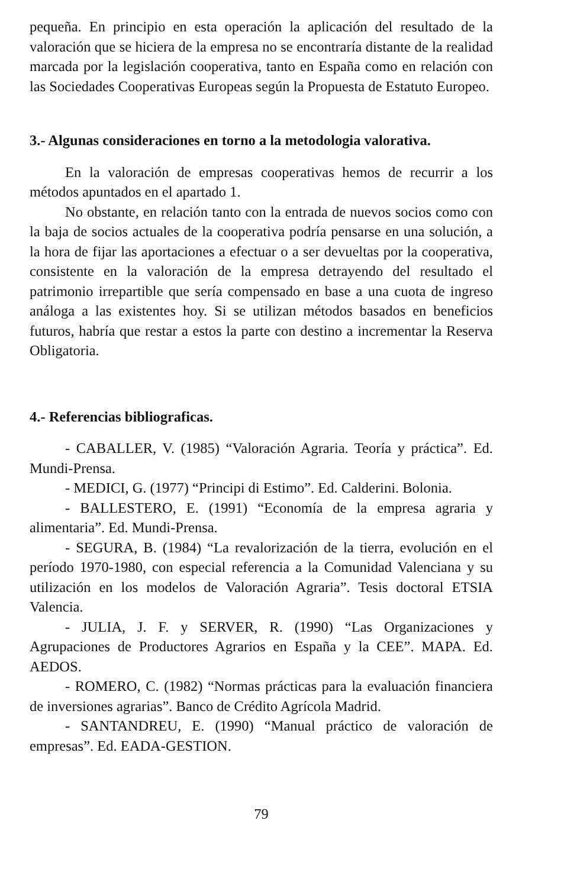pequeña. En principio en esta operación la aplicación del resultado de la valoración que se hiciera de la empresa no se encontraría distante de la realidad marcada por la legislación cooperativa, tanto en España como en relación con las Sociedades Cooperativas Europeas según la Propuesta de Estatuto Europeo.
3.- Algunas consideraciones en torno a la metodologia valorativa.
En la valoración de empresas cooperativas hemos de recurrir a los métodos apuntados en el apartado 1.
No obstante, en relación tanto con la entrada de nuevos socios como con la baja de socios actuales de la cooperativa podría pensarse en una solución, a la hora de fijar las aportaciones a efectuar o a ser devueltas por la cooperativa, consistente en la valoración de la empresa detrayendo del resultado el patrimonio irrepartible que sería compensado en base a una cuota de ingreso análoga a las existentes hoy. Si se utilizan métodos basados en beneficios futuros, habría que restar a estos la parte con destino a incrementar la Reserva Obligatoria.
4.- Referencias bibliograficas.
- CABALLER, V. (1985) “Valoración Agraria. Teoría y práctica”. Ed. Mundi-Prensa.
- MEDICI, G. (1977) “Principi di Estimo”. Ed. Calderini. Bolonia.
- BALLESTERO, E. (1991) “Economía de la empresa agraria y alimentaria”. Ed. Mundi-Prensa.
- SEGURA, B. (1984) “La revalorización de la tierra, evolución en el período 1970-1980, con especial referencia a la Comunidad Valenciana y su utilización en los modelos de Valoración Agraria”. Tesis doctoral ETSIA Valencia.
- JULIA, J. F. y SERVER, R. (1990) “Las Organizaciones y Agrupaciones de Productores Agrarios en España y la CEE”. MAPA. Ed. AEDOS.
- ROMERO, C. (1982) “Normas prácticas para la evaluación financiera de inversiones agrarias”. Banco de Crédito Agrícola Madrid.
- SANTANDREU, E. (1990) “Manual práctico de valoración de empresas”. Ed. EADA-GESTION.
79